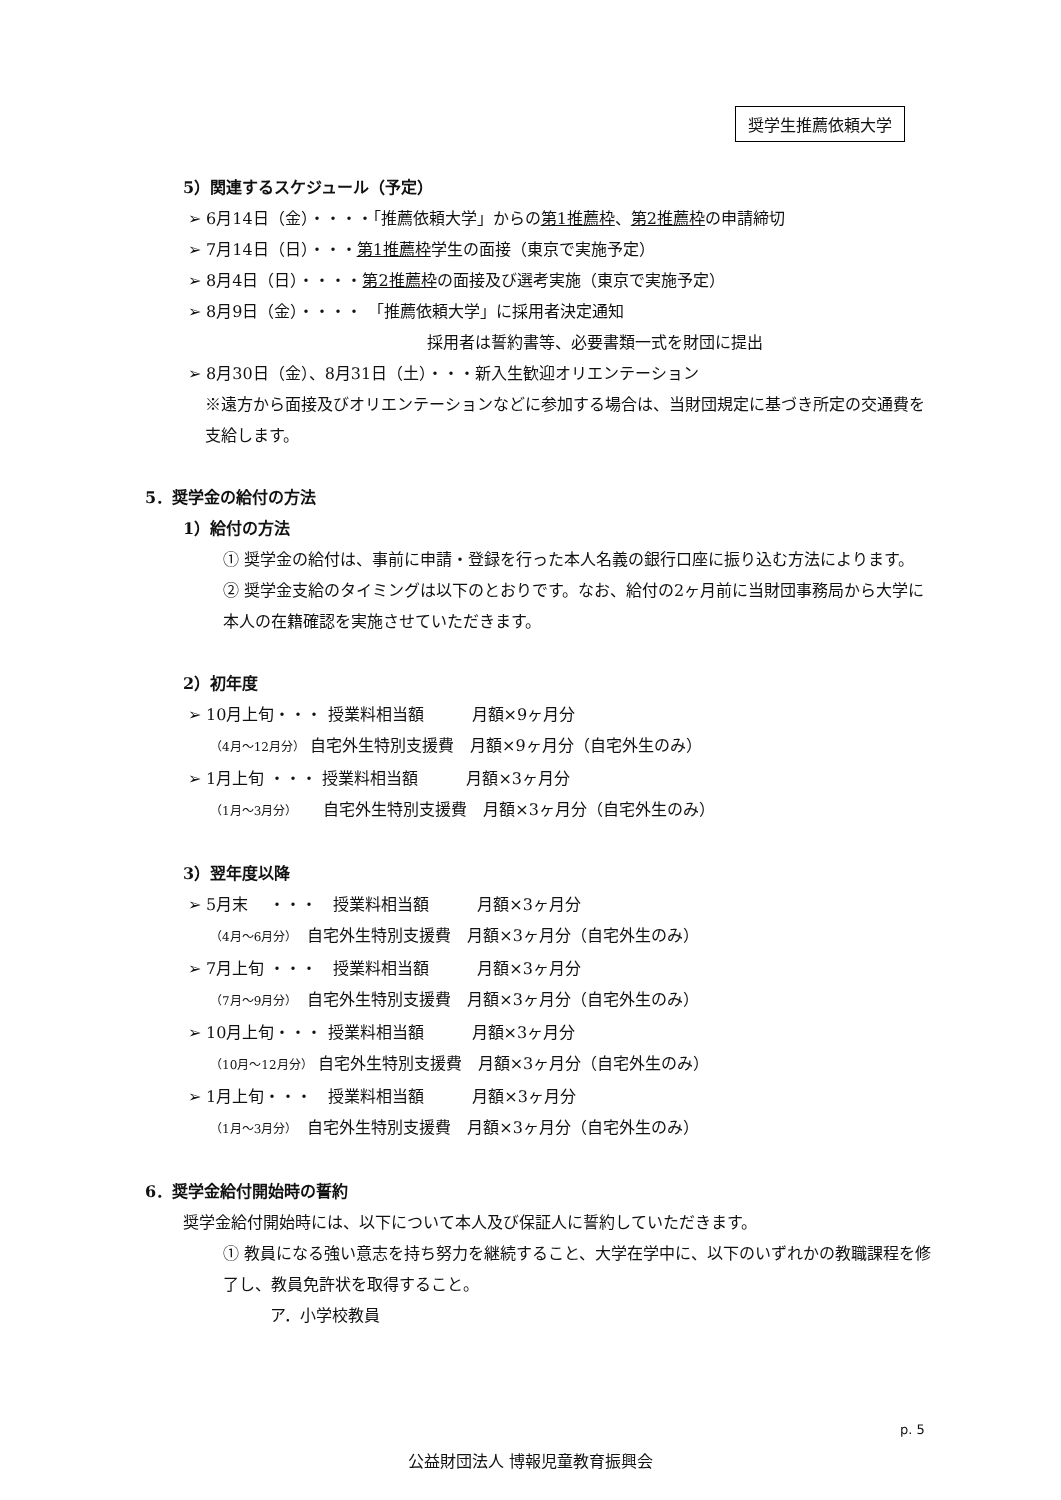奨学生推薦依頼大学
5）関連するスケジュール（予定）
➢ 6月14日（金）・・・・「推薦依頼大学」からの第1推薦枠、第2推薦枠の申請締切
➢ 7月14日（日）・・・第1推薦枠学生の面接（東京で実施予定）
➢ 8月4日（日）・・・・第2推薦枠の面接及び選考実施（東京で実施予定）
➢ 8月9日（金）・・・・ 「推薦依頼大学」に採用者決定通知
採用者は誓約書等、必要書類一式を財団に提出
➢ 8月30日（金）、8月31日（土）・・・新入生歓迎オリエンテーション
※遠方から面接及びオリエンテーションなどに参加する場合は、当財団規定に基づき所定の交通費を支給します。
5．奨学金の給付の方法
1）給付の方法
① 奨学金の給付は、事前に申請・登録を行った本人名義の銀行口座に振り込む方法によります。
② 奨学金支給のタイミングは以下のとおりです。なお、給付の2ヶ月前に当財団事務局から大学に本人の在籍確認を実施させていただきます。
2）初年度
➢ 10月上旬・・・ 授業料相当額　　　月額×9ヶ月分
（4月～12月分） 自宅外生特別支援費　月額×9ヶ月分（自宅外生のみ）
➢ 1月上旬 ・・・ 授業料相当額　　　月額×3ヶ月分
（1月～3月分）　　自宅外生特別支援費　月額×3ヶ月分（自宅外生のみ）
3）翌年度以降
➢ 5月末　 ・・・　授業料相当額　　　月額×3ヶ月分
（4月～6月分）　自宅外生特別支援費　月額×3ヶ月分（自宅外生のみ）
➢ 7月上旬 ・・・　授業料相当額　　　月額×3ヶ月分
（7月～9月分）　自宅外生特別支援費　月額×3ヶ月分（自宅外生のみ）
➢ 10月上旬・・・ 授業料相当額　　　月額×3ヶ月分
（10月～12月分） 自宅外生特別支援費　月額×3ヶ月分（自宅外生のみ）
➢ 1月上旬・・・　授業料相当額　　　月額×3ヶ月分
（1月～3月分）　自宅外生特別支援費　月額×3ヶ月分（自宅外生のみ）
6．奨学金給付開始時の誓約
奨学金給付開始時には、以下について本人及び保証人に誓約していただきます。
① 教員になる強い意志を持ち努力を継続すること、大学在学中に、以下のいずれかの教職課程を修了し、教員免許状を取得すること。
ア．小学校教員
p. 5
公益財団法人 博報児童教育振興会